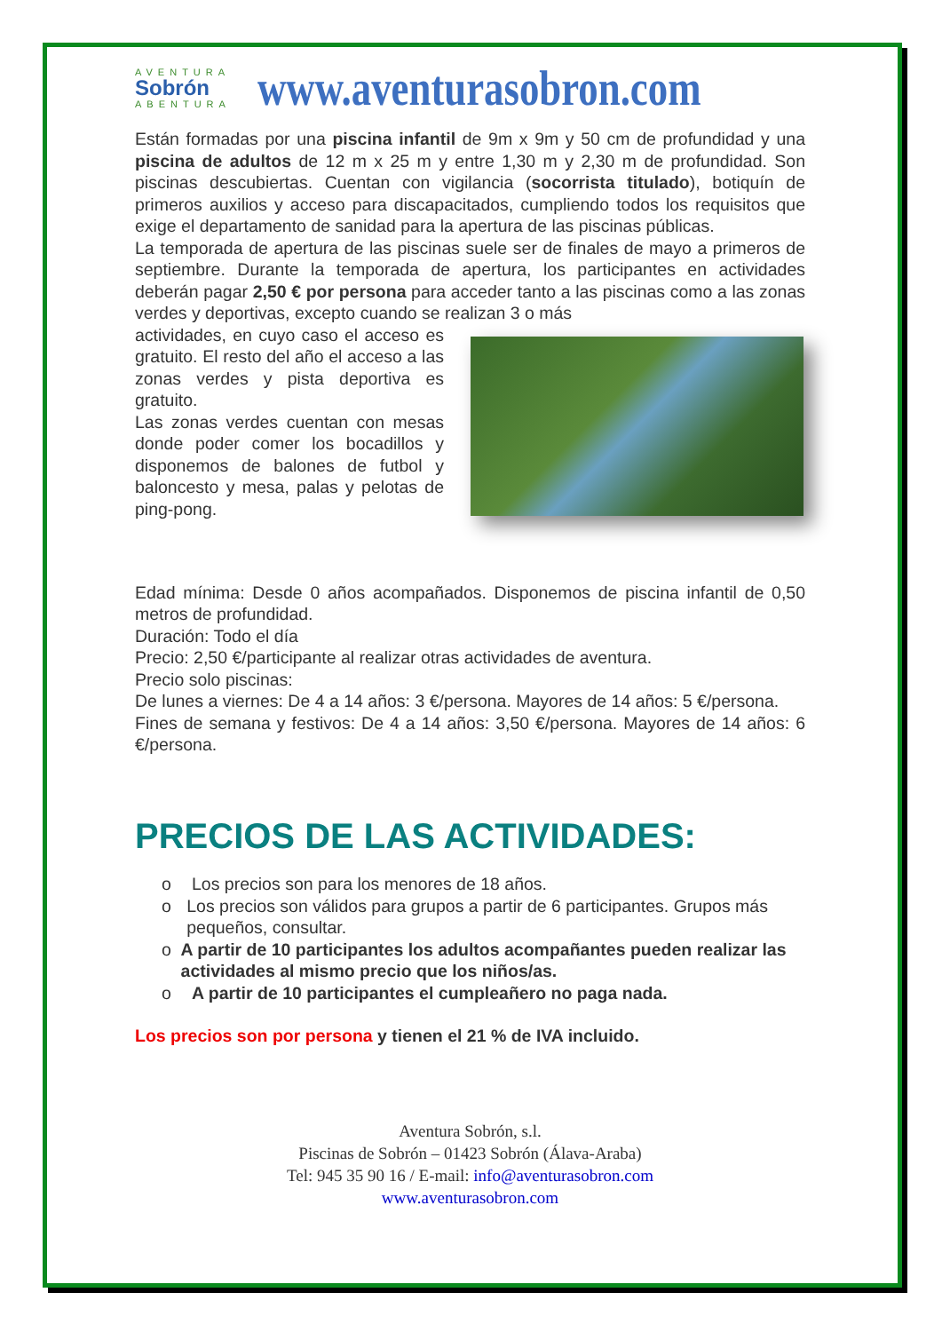AVENTURA
Sobrón
ABENTURA
www.aventurasobron.com
Están formadas por una piscina infantil de 9m x 9m y 50 cm de profundidad y una piscina de adultos de 12 m x 25 m y entre 1,30 m y 2,30 m de profundidad. Son piscinas descubiertas. Cuentan con vigilancia (socorrista titulado), botiquín de primeros auxilios y acceso para discapacitados, cumpliendo todos los requisitos que exige el departamento de sanidad para la apertura de las piscinas públicas.
La temporada de apertura de las piscinas suele ser de finales de mayo a primeros de septiembre. Durante la temporada de apertura, los participantes en actividades deberán pagar 2,50 € por persona para acceder tanto a las piscinas como a las zonas verdes y deportivas, excepto cuando se realizan 3 o más
actividades, en cuyo caso el acceso es gratuito. El resto del año el acceso a las zonas verdes y pista deportiva es gratuito.
Las zonas verdes cuentan con mesas donde poder comer los bocadillos y disponemos de balones de futbol y baloncesto y mesa, palas y pelotas de ping-pong.
Edad mínima: Desde 0 años acompañados. Disponemos de piscina infantil de 0,50 metros de profundidad.
Duración: Todo el día
Precio: 2,50 €/participante al realizar otras actividades de aventura.
Precio solo piscinas:
De lunes a viernes: De 4 a 14 años: 3 €/persona. Mayores de 14 años: 5 €/persona.
Fines de semana y festivos: De 4 a 14 años: 3,50 €/persona. Mayores de 14 años: 6 €/persona.
PRECIOS DE LAS ACTIVIDADES:
o Los precios son para los menores de 18 años.
o Los precios son válidos para grupos a partir de 6 participantes. Grupos más pequeños, consultar.
o A partir de 10 participantes los adultos acompañantes pueden realizar las actividades al mismo precio que los niños/as.
o A partir de 10 participantes el cumpleañero no paga nada.
Los precios son por persona y tienen el 21 % de IVA incluido.
Aventura Sobrón, s.l.
Piscinas de Sobrón – 01423 Sobrón (Álava-Araba)
Tel: 945 35 90 16 / E-mail: info@aventurasobron.com
www.aventurasobron.com